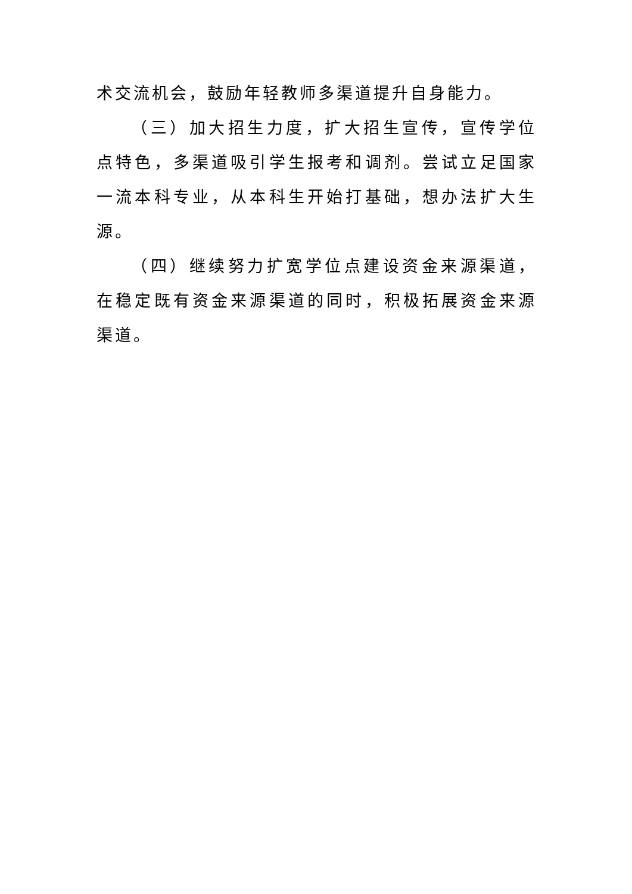术交流机会，鼓励年轻教师多渠道提升自身能力。
（三）加大招生力度，扩大招生宣传，宣传学位点特色，多渠道吸引学生报考和调剂。尝试立足国家一流本科专业，从本科生开始打基础，想办法扩大生源。
（四）继续努力扩宽学位点建设资金来源渠道，在稳定既有资金来源渠道的同时，积极拓展资金来源渠道。